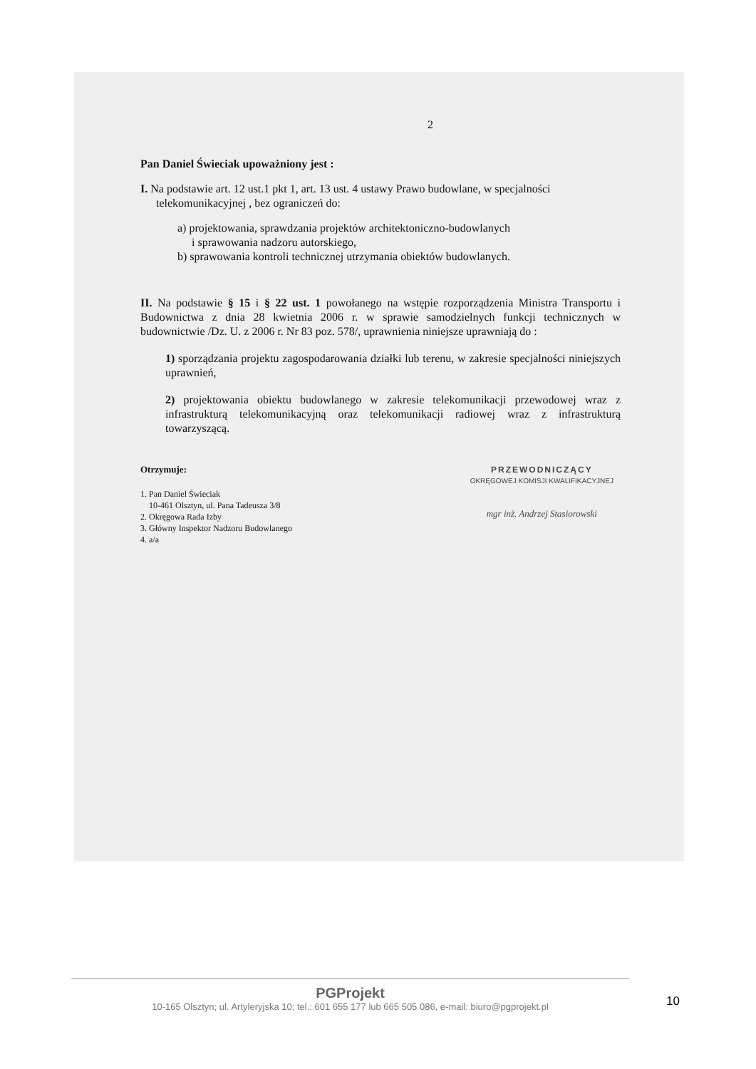2
Pan Daniel Świeciak upoważniony jest :
I. Na podstawie art. 12 ust.1 pkt 1, art. 13 ust. 4 ustawy Prawo budowlane, w specjalności
telekomunikacyjnej , bez ograniczeń do:
a) projektowania, sprawdzania projektów architektoniczno-budowlanych
i sprawowania nadzoru autorskiego,
b) sprawowania kontroli technicznej utrzymania obiektów budowlanych.
II. Na podstawie § 15 i § 22 ust. 1 powołanego na wstępie rozporządzenia Ministra Transportu i Budownictwa z dnia 28 kwietnia 2006 r. w sprawie samodzielnych funkcji technicznych w budownictwie /Dz. U. z 2006 r. Nr 83 poz. 578/, uprawnienia niniejsze uprawniają do :
1) sporządzania projektu zagospodarowania działki lub terenu, w zakresie specjalności niniejszych uprawnień,
2) projektowania obiektu budowlanego w zakresie telekomunikacji przewodowej wraz z infrastrukturą telekomunikacyjną oraz telekomunikacji radiowej wraz z infrastrukturą towarzyszącą.
Otrzymuje:
1. Pan Daniel Świeciak
10-461 Olsztyn, ul. Pana Tadeusza 3/8
2. Okręgowa Rada Izby
3. Główny Inspektor Nadzoru Budowlanego
4. a/a
PRZEWODNICZĄCY
OKRĘGOWEJ KOMISJI KWALIFIKACYJNEJ
mgr inż. Andrzej Stasiorowski
PGProjekt
10-165 Olsztyn; ul. Artyleryjska 10; tel.: 601 655 177 lub 665 505 086, e-mail: biuro@pgprojekt.pl
10